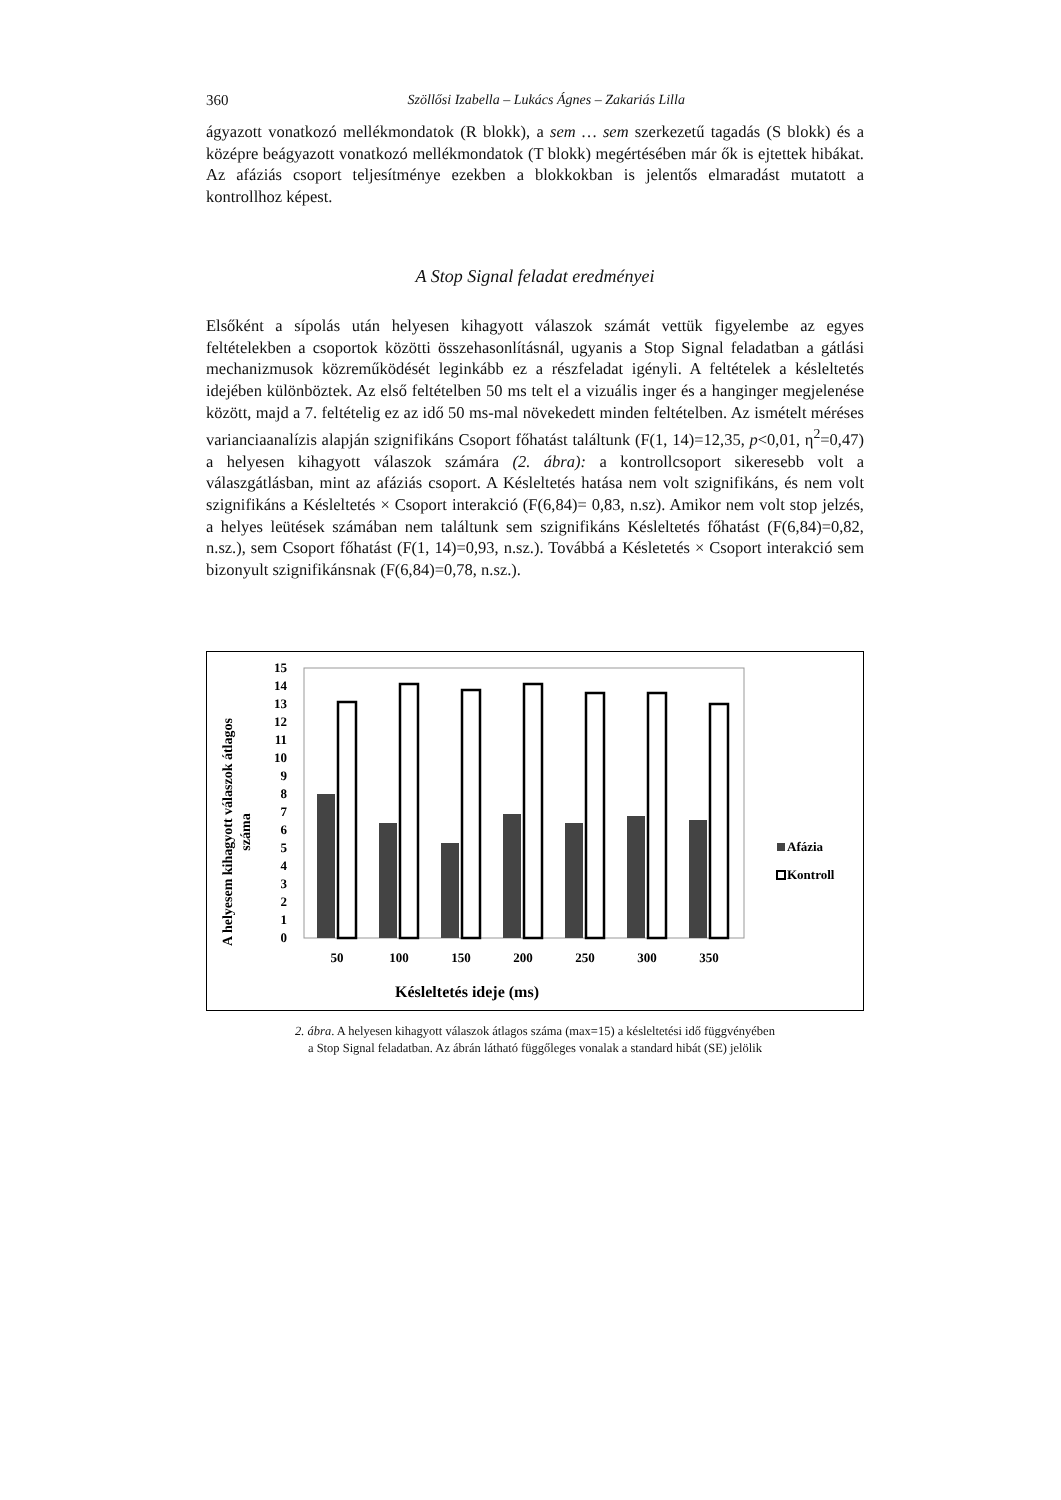360 Szöllősi Izabella – Lukács Ágnes – Zakariás Lilla
ágyazott vonatkozó mellékmondatok (R blokk), a sem … sem szerkezetű tagadás (S blokk) és a középre beágyazott vonatkozó mellékmondatok (T blokk) megértésében már ők is ejtettek hibákat. Az afáziás csoport teljesítménye ezekben a blokkokban is jelentős elmaradást mutatott a kontrollhoz képest.
A Stop Signal feladat eredményei
Elsőként a sípolás után helyesen kihagyott válaszok számát vettük figyelembe az egyes feltételekben a csoportok közötti összehasonlításnál, ugyanis a Stop Signal feladatban a gátlási mechanizmusok közreműködését leginkább ez a részfeladat igényli. A feltételek a késleltetés idejében különböztek. Az első feltételben 50 ms telt el a vizuális inger és a hanginger megjelenése között, majd a 7. feltételig ez az idő 50 ms-mal növekedett minden feltételben. Az ismételt méréses varianciaanalízis alapján szignifikáns Csoport főhatást találtunk (F(1, 14)=12,35, p<0,01, η<sup>2</sup>=0,47) a helyesen kihagyott válaszok számára (2. ábra): a kontrollcsoport sikeresebb volt a válaszgátlásban, mint az afáziás csoport. A Késleltetés hatása nem volt szignifikáns, és nem volt szignifikáns a Késleltetés × Csoport interakció (F(6,84)= 0,83, n.sz). Amikor nem volt stop jelzés, a helyes leütések számában nem találtunk sem szignifikáns Késleltetés főhatást (F(6,84)=0,82, n.sz.), sem Csoport főhatást (F(1, 14)=0,93, n.sz.). Továbbá a Késletetés × Csoport interakció sem bizonyult szignifikánsnak (F(6,84)=0,78, n.sz.).
A helyesem kihagyott válaszok átlagos
száma
15
14
13
12
11
10
9
8
7
6
5
4
3
2
1
0
50
100
150
200
250
300
350
Késleltetés ideje (ms)
Afázia
Kontroll
2. ábra. A helyesen kihagyott válaszok átlagos száma (max=15) a késleltetési idő függvényében
a Stop Signal feladatban. Az ábrán látható függőleges vonalak a standard hibát (SE) jelölik